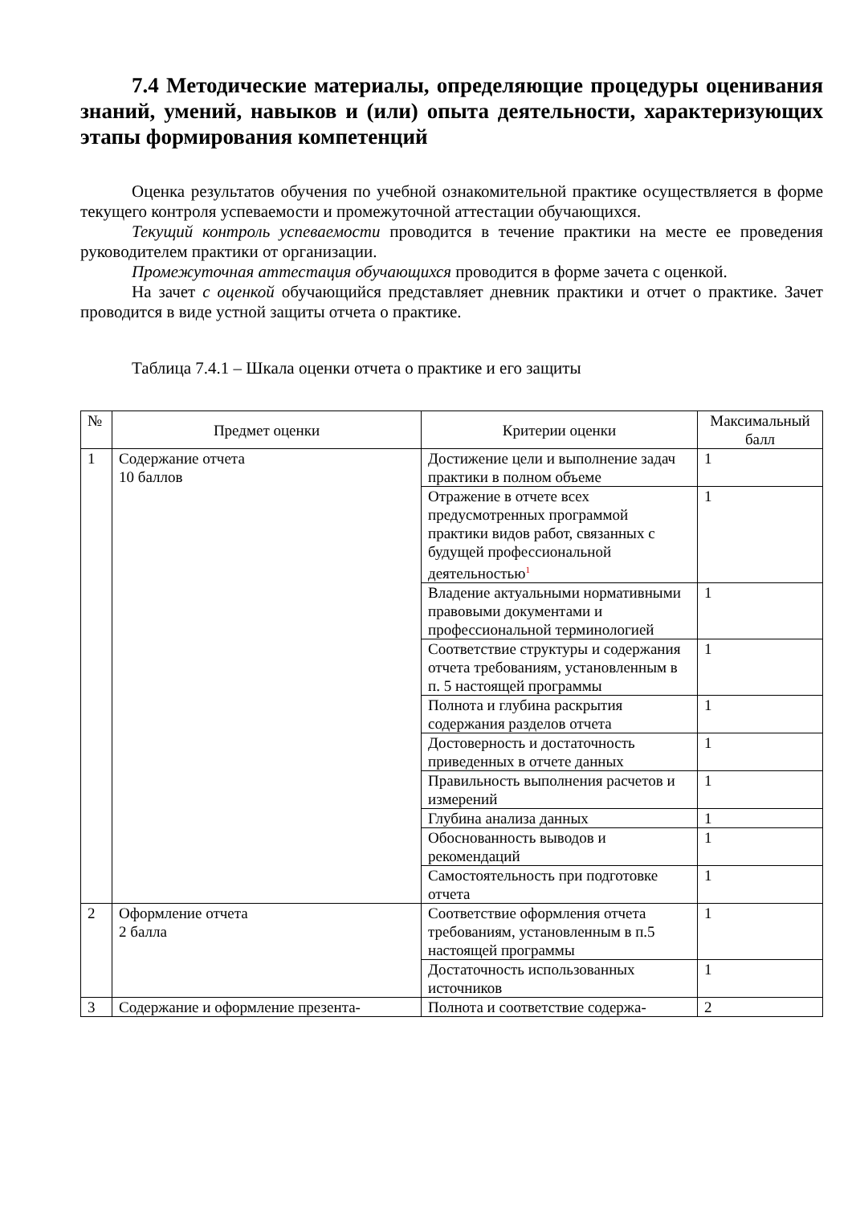7.4 Методические материалы, определяющие процедуры оценивания знаний, умений, навыков и (или) опыта деятельности, характеризующих этапы формирования компетенций
Оценка результатов обучения по учебной ознакомительной практике осуществляется в форме текущего контроля успеваемости и промежуточной аттестации обучающихся.
Текущий контроль успеваемости проводится в течение практики на месте ее проведения руководителем практики от организации.
Промежуточная аттестация обучающихся проводится в форме зачета с оценкой.
На зачет с оценкой обучающийся представляет дневник практики и отчет о практике. Зачет проводится в виде устной защиты отчета о практике.
Таблица 7.4.1 – Шкала оценки отчета о практике и его защиты
| № | Предмет оценки | Критерии оценки | Максимальный балл |
| --- | --- | --- | --- |
| 1 | Содержание отчета 10 баллов | Достижение цели и выполнение задач практики в полном объеме | 1 |
| | | Отражение в отчете всех предусмотренных программой практики видов работ, связанных с будущей профессиональной деятельностью<sup>1</sup> | 1 |
| | | Владение актуальными нормативными правовыми документами и профессиональной терминологией | 1 |
| | | Соответствие структуры и содержания отчета требованиям, установленным в п. 5 настоящей программы | 1 |
| | | Полнота и глубина раскрытия содержания разделов отчета | 1 |
| | | Достоверность и достаточность приведенных в отчете данных | 1 |
| | | Правильность выполнения расчетов и измерений | 1 |
| | | Глубина анализа данных | 1 |
| | | Обоснованность выводов и рекомендаций | 1 |
| | | Самостоятельность при подготовке отчета | 1 |
| 2 | Оформление отчета 2 балла | Соответствие оформления отчета требованиям, установленным в п.5 настоящей программы | 1 |
| | | Достаточность использованных источников | 1 |
| 3 | Содержание и оформление презента- | Полнота и соответствие содержа- | 2 |